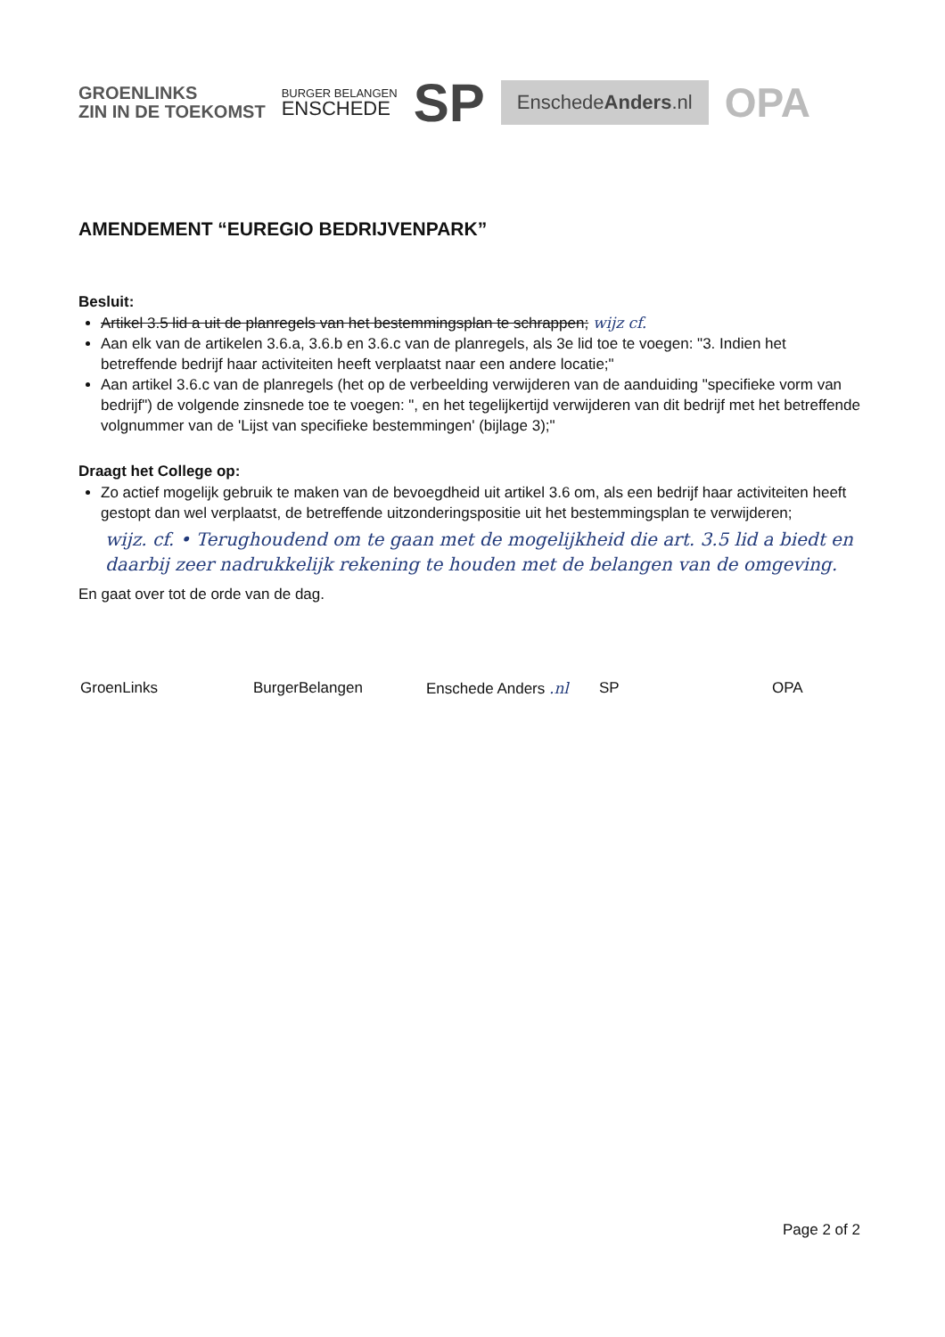GROENLINKS
ZIN IN DE TOEKOMST
BURGER BELANGEN
ENSCHEDE
SP
EnschedeAnders.nl
OPA
AMENDEMENT “EUREGIO BEDRIJVENPARK”
Besluit:
Artikel 3.5 lid a uit de planregels van het bestemmingsplan te schrappen; wijz cf.
Aan elk van de artikelen 3.6.a, 3.6.b en 3.6.c van de planregels, als 3e lid toe te voegen: "3. Indien het betreffende bedrijf haar activiteiten heeft verplaatst naar een andere locatie;"
Aan artikel 3.6.c van de planregels (het op de verbeelding verwijderen van de aanduiding "specifieke vorm van bedrijf") de volgende zinsnede toe te voegen: ", en het tegelijkertijd verwijderen van dit bedrijf met het betreffende volgnummer van de 'Lijst van specifieke bestemmingen' (bijlage 3);"
Draagt het College op:
Zo actief mogelijk gebruik te maken van de bevoegdheid uit artikel 3.6 om, als een bedrijf haar activiteiten heeft gestopt dan wel verplaatst, de betreffende uitzonderingspositie uit het bestemmingsplan te verwijderen;
wijz. cf. • Terughoudend om te gaan met de mogelijkheid die art. 3.5 lid a biedt en daarbij zeer nadrukkelijk rekening te houden met de belangen van de omgeving.
En gaat over tot de orde van de dag.
GroenLinks BurgerBelangen Enschede Anders .nl SP OPA
Page 2 of 2